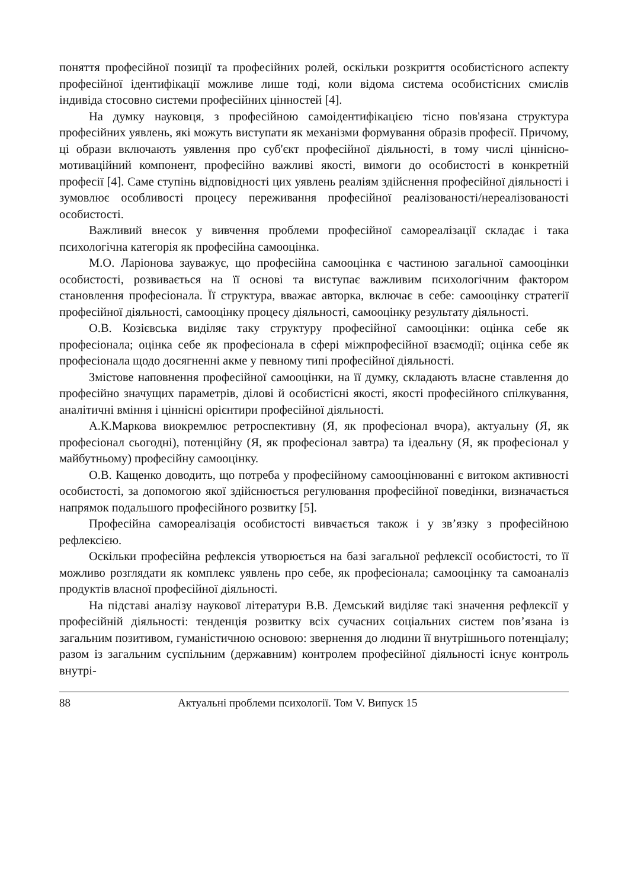поняття професійної позиції та професійних ролей, оскільки розкриття особистісного аспекту професійної ідентифікації можливе лише тоді, коли відома система особистісних смислів індивіда стосовно системи професійних цінностей [4].
На думку науковця, з професійною самоідентифікацією тісно пов'язана структура професійних уявлень, які можуть виступати як механізми формування образів професії. Причому, ці образи включають уявлення про суб'єкт професійної діяльності, в тому числі ціннісно-мотиваційний компонент, професійно важливі якості, вимоги до особистості в конкретній професії [4]. Саме ступінь відповідності цих уявлень реаліям здійснення професійної діяльності і зумовлює особливості процесу переживання професійної реалізованості/нереалізованості особистості.
Важливий внесок у вивчення проблеми професійної самореалізації складає і така психологічна категорія як професійна самооцінка.
М.О. Ларіонова зауважує, що професійна самооцінка є частиною загальної самооцінки особистості, розвивається на її основі та виступає важливим психологічним фактором становлення професіонала. Її структура, вважає авторка, включає в себе: самооцінку стратегії професійної діяльності, самооцінку процесу діяльності, самооцінку результату діяльності.
О.В. Козієвська виділяє таку структуру професійної самооцінки: оцінка себе як професіонала; оцінка себе як професіонала в сфері міжпрофесійної взаємодії; оцінка себе як професіонала щодо досягненні акме у певному типі професійної діяльності.
Змістове наповнення професійної самооцінки, на її думку, складають власне ставлення до професійно значущих параметрів, ділові й особистісні якості, якості професійного спілкування, аналітичні вміння і ціннісні орієнтири професійної діяльності.
А.К.Маркова виокремлює ретроспективну (Я, як професіонал вчора), актуальну (Я, як професіонал сьогодні), потенційну (Я, як професіонал завтра) та ідеальну (Я, як професіонал у майбутньому) професійну самооцінку.
О.В. Кащенко доводить, що потреба у професійному самооцінюванні є витоком активності особистості, за допомогою якої здійснюється регулювання професійної поведінки, визначається напрямок подальшого професійного розвитку [5].
Професійна самореалізація особистості вивчається також і у зв’язку з професійною рефлексією.
Оскільки професійна рефлексія утворюється на базі загальної рефлексії особистості, то її можливо розглядати як комплекс уявлень про себе, як професіонала; самооцінку та самоаналіз продуктів власної професійної діяльності.
На підставі аналізу наукової літератури В.В. Демський виділяє такі значення рефлексії у професійній діяльності: тенденція розвитку всіх сучасних соціальних систем пов’язана із загальним позитивом, гуманістичною основою: звернення до людини її внутрішнього потенціалу; разом із загальним суспільним (державним) контролем професійної діяльності існує контроль внутрі-
88 Актуальні проблеми психології. Том V. Випуск 15